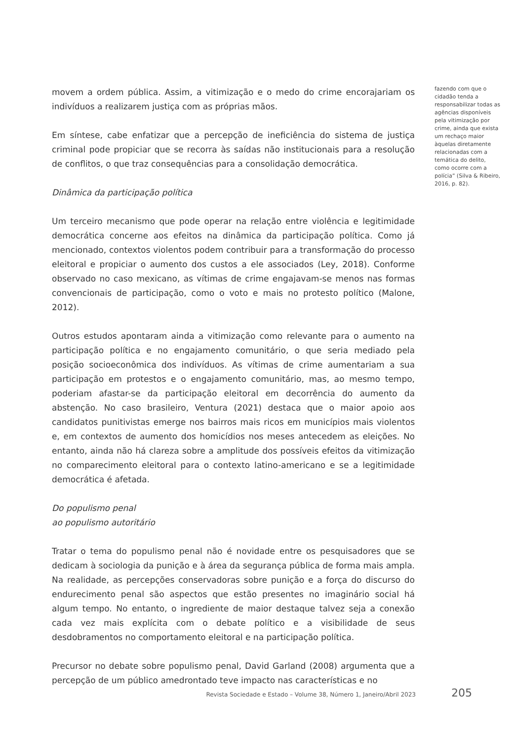movem a ordem pública. Assim, a vitimização e o medo do crime encorajariam os indivíduos a realizarem justiça com as próprias mãos.
Em síntese, cabe enfatizar que a percepção de ineficiência do sistema de justiça criminal pode propiciar que se recorra às saídas não institucionais para a resolução de conflitos, o que traz consequências para a consolidação democrática.
Dinâmica da participação política
Um terceiro mecanismo que pode operar na relação entre violência e legitimidade democrática concerne aos efeitos na dinâmica da participação política. Como já mencionado, contextos violentos podem contribuir para a transformação do processo eleitoral e propiciar o aumento dos custos a ele associados (Ley, 2018). Conforme observado no caso mexicano, as vítimas de crime engajavam-se menos nas formas convencionais de participação, como o voto e mais no protesto político (Malone, 2012).
Outros estudos apontaram ainda a vitimização como relevante para o aumento na participação política e no engajamento comunitário, o que seria mediado pela posição socioeconômica dos indivíduos. As vítimas de crime aumentariam a sua participação em protestos e o engajamento comunitário, mas, ao mesmo tempo, poderiam afastar-se da participação eleitoral em decorrência do aumento da abstenção. No caso brasileiro, Ventura (2021) destaca que o maior apoio aos candidatos punitivistas emerge nos bairros mais ricos em municípios mais violentos e, em contextos de aumento dos homicídios nos meses antecedem as eleições. No entanto, ainda não há clareza sobre a amplitude dos possíveis efeitos da vitimização no comparecimento eleitoral para o contexto latino-americano e se a legitimidade democrática é afetada.
Do populismo penal
ao populismo autoritário
Tratar o tema do populismo penal não é novidade entre os pesquisadores que se dedicam à sociologia da punição e à área da segurança pública de forma mais ampla. Na realidade, as percepções conservadoras sobre punição e a força do discurso do endurecimento penal são aspectos que estão presentes no imaginário social há algum tempo. No entanto, o ingrediente de maior destaque talvez seja a conexão cada vez mais explícita com o debate político e a visibilidade de seus desdobramentos no comportamento eleitoral e na participação política.
Precursor no debate sobre populismo penal, David Garland (2008) argumenta que a percepção de um público amedrontado teve impacto nas características e no
fazendo com que o cidadão tenda a responsabilizar todas as agências disponíveis pela vitimização por crime, ainda que exista um rechaço maior àquelas diretamente relacionadas com a temática do delito, como ocorre com a polícia” (Silva & Ribeiro, 2016, p. 82).
Revista Sociedade e Estado – Volume 38, Número 1, Janeiro/Abril 2023 205